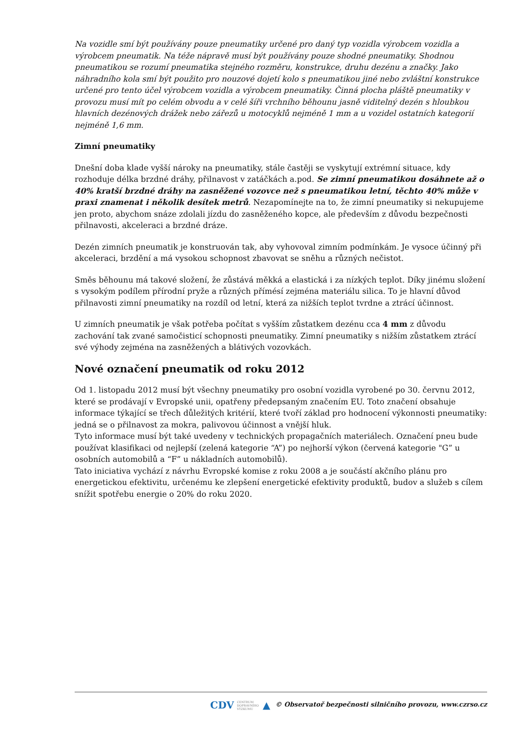Na vozidle smí být používány pouze pneumatiky určené pro daný typ vozidla výrobcem vozidla a výrobcem pneumatik. Na téže nápravě musí být používány pouze shodné pneumatiky. Shodnou pneumatikou se rozumí pneumatika stejného rozměru, konstrukce, druhu dezénu a značky. Jako náhradního kola smí být použito pro nouzové dojetí kolo s pneumatikou jiné nebo zvláštní konstrukce určené pro tento účel výrobcem vozidla a výrobcem pneumatiky. Činná plocha pláště pneumatiky v provozu musí mít po celém obvodu a v celé šíři vrchního běhounu jasně viditelný dezén s hloubkou hlavních dezénových drážek nebo zářezů u motocyklů nejméně 1 mm a u vozidel ostatních kategorií nejméně 1,6 mm.
Zimní pneumatiky
Dnešní doba klade vyšší nároky na pneumatiky, stále častěji se vyskytují extrémní situace, kdy rozhoduje délka brzdné dráhy, přilnavost v zatáčkách a.pod. Se zimní pneumatikou dosáhnete až o 40% kratší brzdné dráhy na zasněžené vozovce než s pneumatikou letní, těchto 40% může v praxi znamenat i několik desítek metrů. Nezapomínejte na to, že zimní pneumatiky si nekupujeme jen proto, abychom snáze zdolali jízdu do zasněženého kopce, ale především z důvodu bezpečnosti přilnavosti, akceleraci a brzdné dráze.
Dezén zimních pneumatik je konstruován tak, aby vyhovoval zimním podmínkám. Je vysoce účinný při akceleraci, brzdění a má vysokou schopnost zbavovat se sněhu a různých nečistot.
Směs běhounu má takové složení, že zůstává měkká a elastická i za nízkých teplot. Díky jinému složení s vysokým podílem přírodní pryže a různých přímésí zejména materiálu silica. To je hlavní důvod přilnavosti zimní pneumatiky na rozdíl od letní, která za nižších teplot tvrdne a ztrácí účinnost.
U zimních pneumatik je však potřeba počítat s vyšším zůstatkem dezénu cca 4 mm z důvodu zachování tak zvané samočisticí schopnosti pneumatiky. Zimní pneumatiky s nižším zůstatkem ztrácí své výhody zejména na zasněžených a blátivých vozovkách.
Nové označení pneumatik od roku 2012
Od 1. listopadu 2012 musí být všechny pneumatiky pro osobní vozidla vyrobené po 30. červnu 2012, které se prodávají v Evropské unii, opatřeny předepsaným značením EU. Toto značení obsahuje informace týkající se třech důležitých kritérií, které tvoří základ pro hodnocení výkonnosti pneumatiky: jedná se o přilnavost za mokra, palivovou účinnost a vnější hluk.
Tyto informace musí být také uvedeny v technických propagačních materiálech. Označení pneu bude používat klasifikaci od nejlepší (zelená kategorie “A”) po nejhorší výkon (červená kategorie "G” u osobních automobilů a “F” u nákladních automobilů).
Tato iniciativa vychází z návrhu Evropské komise z roku 2008 a je součástí akčního plánu pro energetickou efektivitu, určenému ke zlepšení energetické efektivity produktů, budov a služeb s cílem snížit spotřebu energie o 20% do roku 2020.
CDV CENTRUM
DOPRAVNÍHO
VÝZKUMU ▲ © Observatoř bezpečnosti silničního provozu, www.czrso.cz